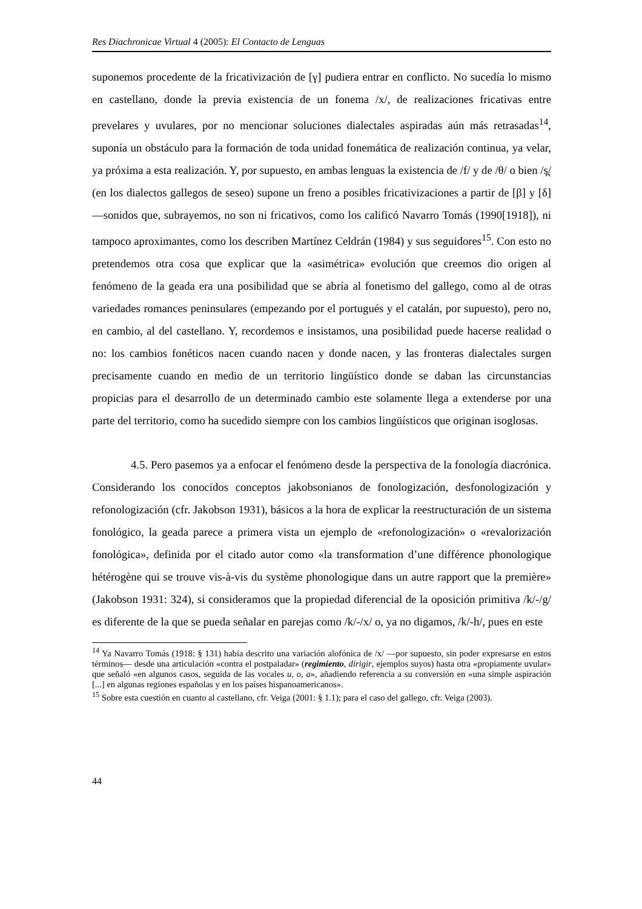Res Diachronicae Virtual 4 (2005): El Contacto de Lenguas
suponemos procedente de la fricativización de [γ] pudiera entrar en conflicto. No sucedía lo mismo en castellano, donde la previa existencia de un fonema /x/, de realizaciones fricativas entre prevelares y uvulares, por no mencionar soluciones dialectales aspiradas aún más retrasadas<sup>14</sup>, suponía un obstáculo para la formación de toda unidad fonemática de realización continua, ya velar, ya próxima a esta realización. Y, por supuesto, en ambas lenguas la existencia de /f/ y de /θ/ o bien /s̪/ (en los dialectos gallegos de seseo) supone un freno a posibles fricativizaciones a partir de [β] y [δ] —sonidos que, subrayemos, no son ni fricativos, como los calificó Navarro Tomás (1990[1918]), ni tampoco aproximantes, como los describen Martínez Celdrán (1984) y sus seguidores<sup>15</sup>. Con esto no pretendemos otra cosa que explicar que la «asimétrica» evolución que creemos dio origen al fenómeno de la geada era una posibilidad que se abría al fonetismo del gallego, como al de otras variedades romances peninsulares (empezando por el portugués y el catalán, por supuesto), pero no, en cambio, al del castellano. Y, recordemos e insistamos, una posibilidad puede hacerse realidad o no: los cambios fonéticos nacen cuando nacen y donde nacen, y las fronteras dialectales surgen precisamente cuando en medio de un territorio lingüístico donde se daban las circunstancias propicias para el desarrollo de un determinado cambio este solamente llega a extenderse por una parte del territorio, como ha sucedido siempre con los cambios lingüísticos que originan isoglosas.
4.5. Pero pasemos ya a enfocar el fenómeno desde la perspectiva de la fonología diacrónica. Considerando los conocidos conceptos jakobsonianos de fonologización, desfonologización y refonologización (cfr. Jakobson 1931), básicos a la hora de explicar la reestructuración de un sistema fonológico, la geada parece a primera vista un ejemplo de «refonologización» o «revalorización fonológica», definida por el citado autor como «la transformation d’une différence phonologique hétérogène qui se trouve vis-à-vis du système phonologique dans un autre rapport que la première» (Jakobson 1931: 324), si consideramos que la propiedad diferencial de la oposición primitiva /k/-/g/ es diferente de la que se pueda señalar en parejas como /k/-/x/ o, ya no digamos, /k/-h/, pues en este
<sup>14</sup> Ya Navarro Tomás (1918: § 131) había descrito una variación alofónica de /x/ —por supuesto, sin poder expresarse en estos términos— desde una articulación «contra el postpaladar» (regimiento, dirigir, ejemplos suyos) hasta otra «propiamente uvular» que señaló «en algunos casos, seguida de las vocales u, o, a», añadiendo referencia a su conversión en «una simple aspiración [...] en algunas regiones españolas y en los países hispanoamericanos».
<sup>15</sup> Sobre esta cuestión en cuanto al castellano, cfr. Veiga (2001: § 1.1); para el caso del gallego, cfr. Veiga (2003).
44